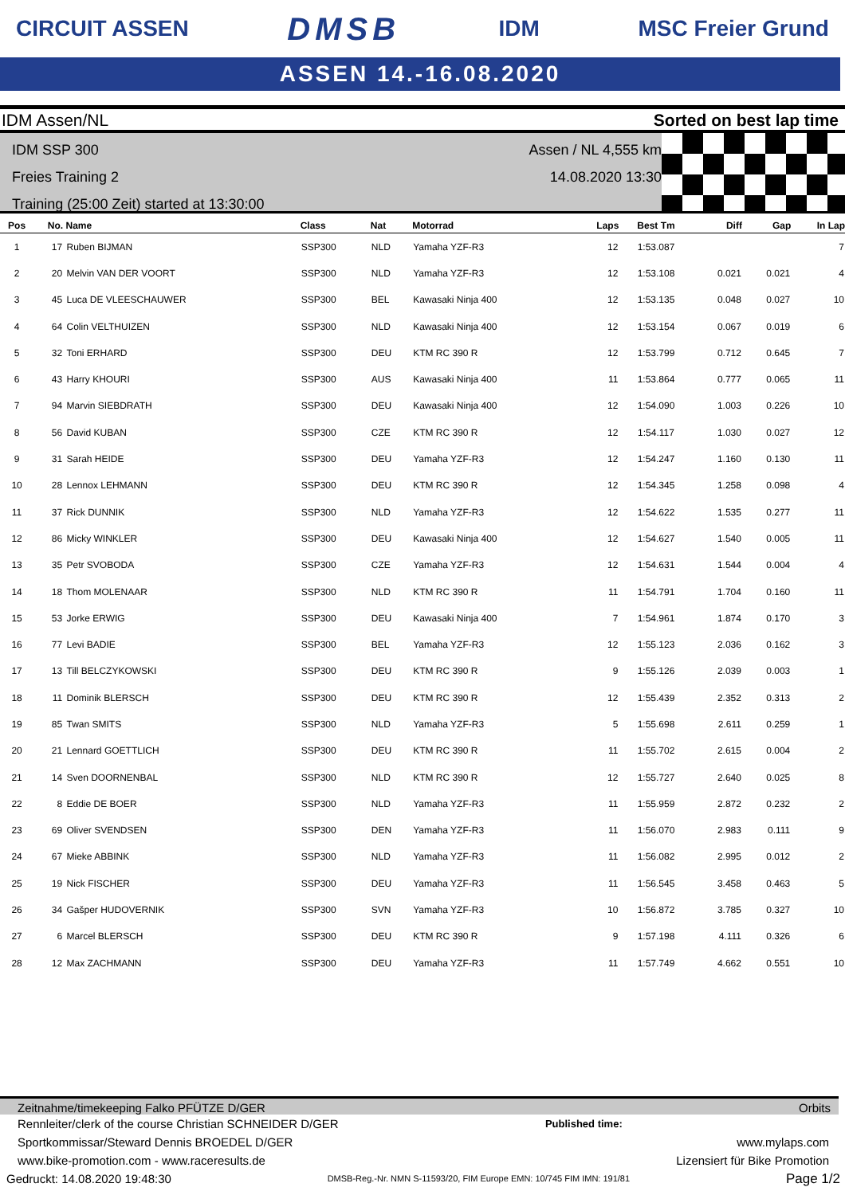CIRCUIT ASSEN DMSB IDM MSC Freier Grund
ASSEN 14.-16.08.2020
IDM Assen/NL Sorted on best lap time
IDM SSP 300
Freies Training 2
Training (25:00 Zeit) started at 13:30:00
Assen / NL 4,555 km
14.08.2020 13:30
| Pos | No. | Name | Class | Nat | Motorrad | Laps | Best Tm | Diff | Gap | In Lap |
| --- | --- | --- | --- | --- | --- | --- | --- | --- | --- | --- |
| 1 | 17 | Ruben BIJMAN | SSP300 | NLD | Yamaha YZF-R3 | 12 | 1:53.087 | | | 7 |
| 2 | 20 | Melvin VAN DER VOORT | SSP300 | NLD | Yamaha YZF-R3 | 12 | 1:53.108 | 0.021 | 0.021 | 4 |
| 3 | 45 | Luca DE VLEESCHAUWER | SSP300 | BEL | Kawasaki Ninja 400 | 12 | 1:53.135 | 0.048 | 0.027 | 10 |
| 4 | 64 | Colin VELTHUIZEN | SSP300 | NLD | Kawasaki Ninja 400 | 12 | 1:53.154 | 0.067 | 0.019 | 6 |
| 5 | 32 | Toni ERHARD | SSP300 | DEU | KTM RC 390 R | 12 | 1:53.799 | 0.712 | 0.645 | 7 |
| 6 | 43 | Harry KHOURI | SSP300 | AUS | Kawasaki Ninja 400 | 11 | 1:53.864 | 0.777 | 0.065 | 11 |
| 7 | 94 | Marvin SIEBDRATH | SSP300 | DEU | Kawasaki Ninja 400 | 12 | 1:54.090 | 1.003 | 0.226 | 10 |
| 8 | 56 | David KUBAN | SSP300 | CZE | KTM RC 390 R | 12 | 1:54.117 | 1.030 | 0.027 | 12 |
| 9 | 31 | Sarah HEIDE | SSP300 | DEU | Yamaha YZF-R3 | 12 | 1:54.247 | 1.160 | 0.130 | 11 |
| 10 | 28 | Lennox LEHMANN | SSP300 | DEU | KTM RC 390 R | 12 | 1:54.345 | 1.258 | 0.098 | 4 |
| 11 | 37 | Rick DUNNIK | SSP300 | NLD | Yamaha YZF-R3 | 12 | 1:54.622 | 1.535 | 0.277 | 11 |
| 12 | 86 | Micky WINKLER | SSP300 | DEU | Kawasaki Ninja 400 | 12 | 1:54.627 | 1.540 | 0.005 | 11 |
| 13 | 35 | Petr SVOBODA | SSP300 | CZE | Yamaha YZF-R3 | 12 | 1:54.631 | 1.544 | 0.004 | 4 |
| 14 | 18 | Thom MOLENAAR | SSP300 | NLD | KTM RC 390 R | 11 | 1:54.791 | 1.704 | 0.160 | 11 |
| 15 | 53 | Jorke ERWIG | SSP300 | DEU | Kawasaki Ninja 400 | 7 | 1:54.961 | 1.874 | 0.170 | 3 |
| 16 | 77 | Levi BADIE | SSP300 | BEL | Yamaha YZF-R3 | 12 | 1:55.123 | 2.036 | 0.162 | 3 |
| 17 | 13 | Till BELCZYKOWSKI | SSP300 | DEU | KTM RC 390 R | 9 | 1:55.126 | 2.039 | 0.003 | 1 |
| 18 | 11 | Dominik BLERSCH | SSP300 | DEU | KTM RC 390 R | 12 | 1:55.439 | 2.352 | 0.313 | 2 |
| 19 | 85 | Twan SMITS | SSP300 | NLD | Yamaha YZF-R3 | 5 | 1:55.698 | 2.611 | 0.259 | 1 |
| 20 | 21 | Lennard GOETTLICH | SSP300 | DEU | KTM RC 390 R | 11 | 1:55.702 | 2.615 | 0.004 | 2 |
| 21 | 14 | Sven DOORNENBAL | SSP300 | NLD | KTM RC 390 R | 12 | 1:55.727 | 2.640 | 0.025 | 8 |
| 22 | 8 | Eddie DE BOER | SSP300 | NLD | Yamaha YZF-R3 | 11 | 1:55.959 | 2.872 | 0.232 | 2 |
| 23 | 69 | Oliver SVENDSEN | SSP300 | DEN | Yamaha YZF-R3 | 11 | 1:56.070 | 2.983 | 0.111 | 9 |
| 24 | 67 | Mieke ABBINK | SSP300 | NLD | Yamaha YZF-R3 | 11 | 1:56.082 | 2.995 | 0.012 | 2 |
| 25 | 19 | Nick FISCHER | SSP300 | DEU | Yamaha YZF-R3 | 11 | 1:56.545 | 3.458 | 0.463 | 5 |
| 26 | 34 | Gašper HUDOVERNIK | SSP300 | SVN | Yamaha YZF-R3 | 10 | 1:56.872 | 3.785 | 0.327 | 10 |
| 27 | 6 | Marcel BLERSCH | SSP300 | DEU | KTM RC 390 R | 9 | 1:57.198 | 4.111 | 0.326 | 6 |
| 28 | 12 | Max ZACHMANN | SSP300 | DEU | Yamaha YZF-R3 | 11 | 1:57.749 | 4.662 | 0.551 | 10 |
Zeitnahme/timekeeping Falko PFÜTZE D/GER Orbits
Rennleiter/clerk of the course Christian SCHNEIDER D/GER Published time:
Sportkommissar/Steward Dennis BROEDEL D/GER www.mylaps.com
www.bike-promotion.com - www.raceresults.de Lizensiert für Bike Promotion
Gedruckt: 14.08.2020 19:48:30 DMSB-Reg.-Nr. NMN S-11593/20, FIM Europe EMN: 10/745 FIM IMN: 191/81 Page 1/2